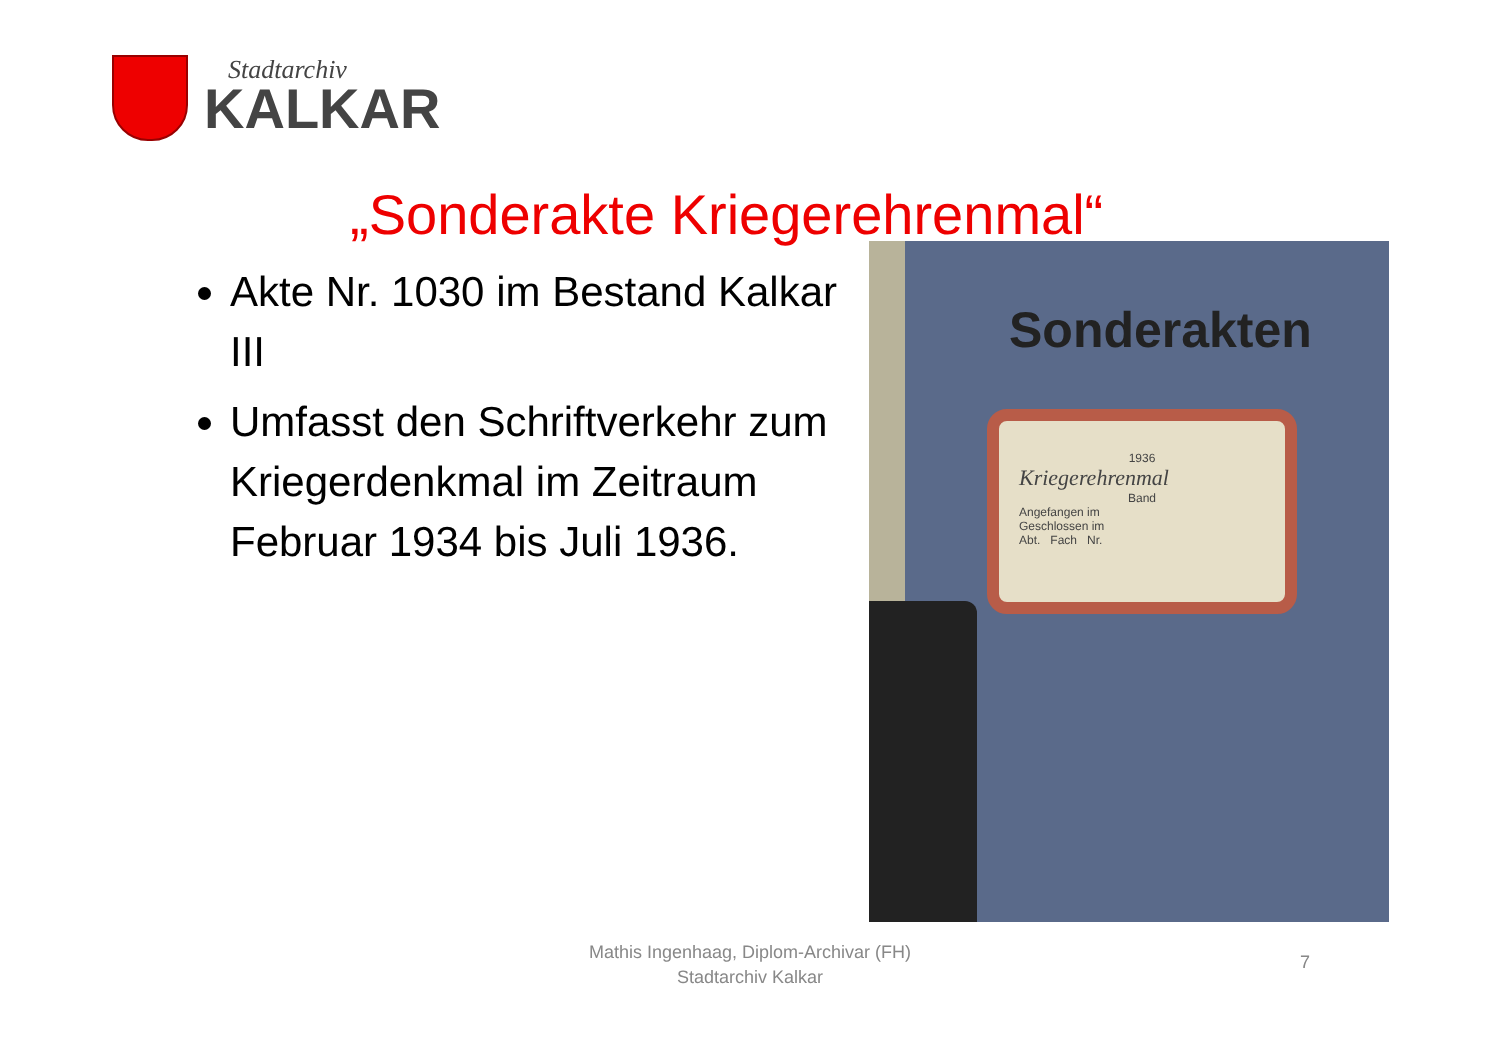Stadtarchiv
KALKAR
„Sonderakte Kriegerehrenmal“
Akte Nr. 1030 im Bestand Kalkar III
Umfasst den Schriftverkehr zum Kriegerdenkmal im Zeitraum Februar 1934 bis Juli 1936.
Sonderakten
1936
Kriegerehrenmal
Band
Angefangen im
Geschlossen im
Abt. Fach Nr.
Mathis Ingenhaag, Diplom-Archivar (FH)
Stadtarchiv Kalkar
7